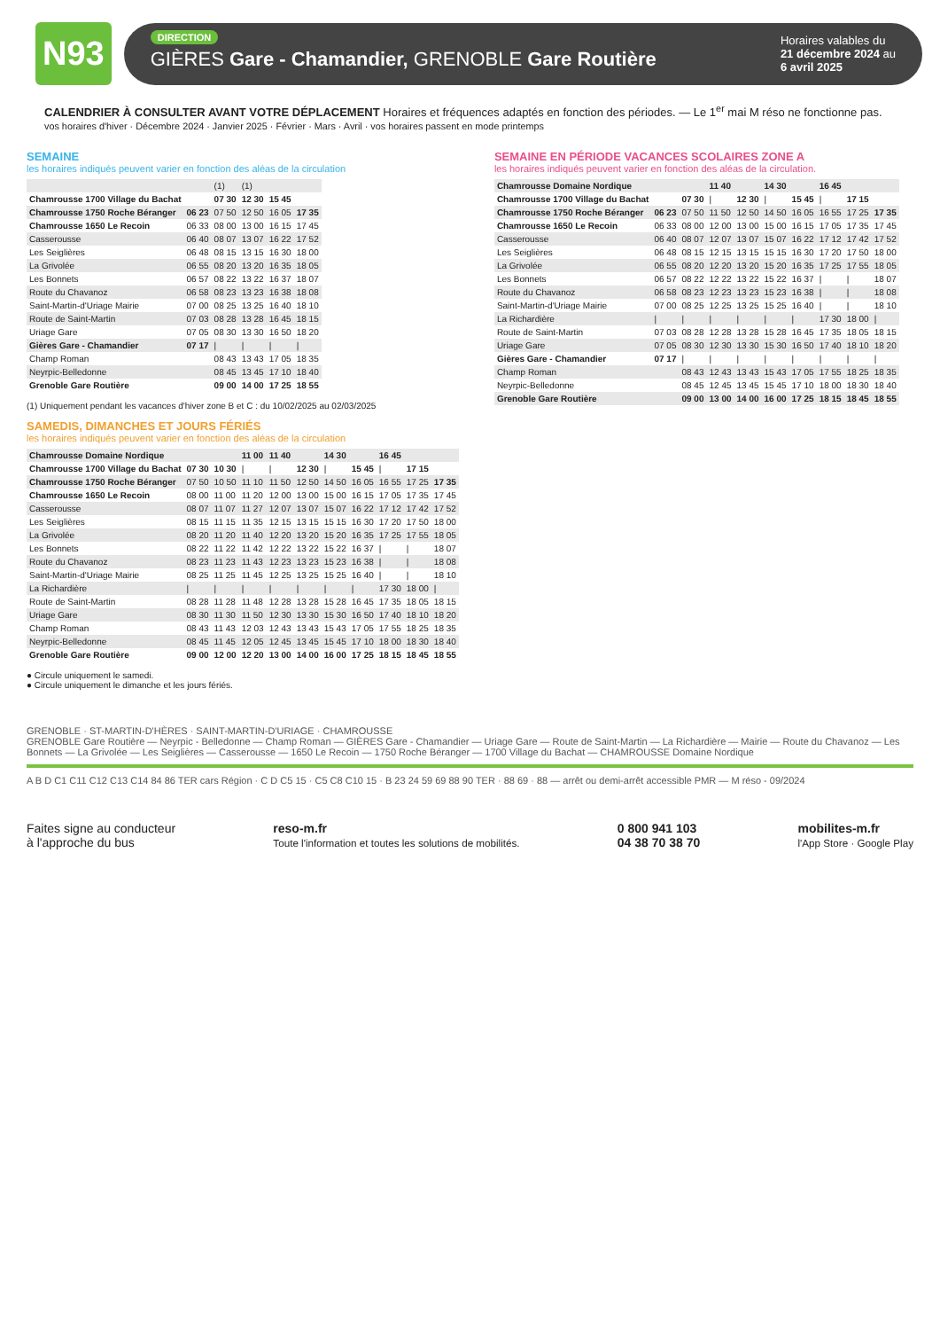N93
DIRECTION
GIÈRES Gare - Chamandier, GRENOBLE Gare Routière
Horaires valables du
21 décembre 2024 au
6 avril 2025
CALENDRIER À CONSULTER AVANT VOTRE DÉPLACEMENT Horaires et fréquences adaptés en fonction des périodes. — Le 1<sup>er</sup> mai M réso ne fonctionne pas.
vos horaires d'hiver · Décembre 2024 · Janvier 2025 · Février · Mars · Avril · vos horaires passent en mode printemps
SEMAINE
les horaires indiqués peuvent varier en fonction des aléas de la circulation
| | | (1) | (1) | | |
| Chamrousse 1700 Village du Bachat | | 07 30 | 12 30 | 15 45 | |
| Chamrousse 1750 Roche Béranger | 06 23 | 07 50 | 12 50 | 16 05 | 17 35 |
| Chamrousse 1650 Le Recoin | 06 33 | 08 00 | 13 00 | 16 15 | 17 45 |
| Casserousse | 06 40 | 08 07 | 13 07 | 16 22 | 17 52 |
| Les Seiglières | 06 48 | 08 15 | 13 15 | 16 30 | 18 00 |
| La Grivolée | 06 55 | 08 20 | 13 20 | 16 35 | 18 05 |
| Les Bonnets | 06 57 | 08 22 | 13 22 | 16 37 | 18 07 |
| Route du Chavanoz | 06 58 | 08 23 | 13 23 | 16 38 | 18 08 |
| Saint-Martin-d'Uriage Mairie | 07 00 | 08 25 | 13 25 | 16 40 | 18 10 |
| Route de Saint-Martin | 07 03 | 08 28 | 13 28 | 16 45 | 18 15 |
| Uriage Gare | 07 05 | 08 30 | 13 30 | 16 50 | 18 20 |
| Gières Gare - Chamandier | 07 17 | / | / | / | / |
| Champ Roman | | 08 43 | 13 43 | 17 05 | 18 35 |
| Neyrpic-Belledonne | | 08 45 | 13 45 | 17 10 | 18 40 |
| Grenoble Gare Routière | | 09 00 | 14 00 | 17 25 | 18 55 |
(1) Uniquement pendant les vacances d'hiver zone B et C : du 10/02/2025 au 02/03/2025
SAMEDIS, DIMANCHES ET JOURS FÉRIÉS
les horaires indiqués peuvent varier en fonction des aléas de la circulation
| Chamrousse Domaine Nordique | | | 11 00 | 11 40 | | 14 30 | | 16 45 | | |
| Chamrousse 1700 Village du Bachat | 07 30 | 10 30 | / | / | 12 30 | / | 15 45 | / | 17 15 | |
| Chamrousse 1750 Roche Béranger | 07 50 | 10 50 | 11 10 | 11 50 | 12 50 | 14 50 | 16 05 | 16 55 | 17 25 | 17 35 |
| Chamrousse 1650 Le Recoin | 08 00 | 11 00 | 11 20 | 12 00 | 13 00 | 15 00 | 16 15 | 17 05 | 17 35 | 17 45 |
| Casserousse | 08 07 | 11 07 | 11 27 | 12 07 | 13 07 | 15 07 | 16 22 | 17 12 | 17 42 | 17 52 |
| Les Seiglières | 08 15 | 11 15 | 11 35 | 12 15 | 13 15 | 15 15 | 16 30 | 17 20 | 17 50 | 18 00 |
| La Grivolée | 08 20 | 11 20 | 11 40 | 12 20 | 13 20 | 15 20 | 16 35 | 17 25 | 17 55 | 18 05 |
| Les Bonnets | 08 22 | 11 22 | 11 42 | 12 22 | 13 22 | 15 22 | 16 37 | / | / | 18 07 |
| Route du Chavanoz | 08 23 | 11 23 | 11 43 | 12 23 | 13 23 | 15 23 | 16 38 | / | / | 18 08 |
| Saint-Martin-d'Uriage Mairie | 08 25 | 11 25 | 11 45 | 12 25 | 13 25 | 15 25 | 16 40 | / | / | 18 10 |
| La Richardière | / | / | / | / | / | / | / | 17 30 | 18 00 | / |
| Route de Saint-Martin | 08 28 | 11 28 | 11 48 | 12 28 | 13 28 | 15 28 | 16 45 | 17 35 | 18 05 | 18 15 |
| Uriage Gare | 08 30 | 11 30 | 11 50 | 12 30 | 13 30 | 15 30 | 16 50 | 17 40 | 18 10 | 18 20 |
| Champ Roman | 08 43 | 11 43 | 12 03 | 12 43 | 13 43 | 15 43 | 17 05 | 17 55 | 18 25 | 18 35 |
| Neyrpic-Belledonne | 08 45 | 11 45 | 12 05 | 12 45 | 13 45 | 15 45 | 17 10 | 18 00 | 18 30 | 18 40 |
| Grenoble Gare Routière | 09 00 | 12 00 | 12 20 | 13 00 | 14 00 | 16 00 | 17 25 | 18 15 | 18 45 | 18 55 |
● Circule uniquement le samedi.
● Circule uniquement le dimanche et les jours fériés.
SEMAINE EN PÉRIODE VACANCES SCOLAIRES ZONE A
les horaires indiqués peuvent varier en fonction des aléas de la circulation.
| Chamrousse Domaine Nordique | | | 11 40 | | 14 30 | | 16 45 | | |
| Chamrousse 1700 Village du Bachat | | 07 30 | / | 12 30 | / | 15 45 | / | 17 15 | |
| Chamrousse 1750 Roche Béranger | 06 23 | 07 50 | 11 50 | 12 50 | 14 50 | 16 05 | 16 55 | 17 25 | 17 35 |
| Chamrousse 1650 Le Recoin | 06 33 | 08 00 | 12 00 | 13 00 | 15 00 | 16 15 | 17 05 | 17 35 | 17 45 |
| Casserousse | 06 40 | 08 07 | 12 07 | 13 07 | 15 07 | 16 22 | 17 12 | 17 42 | 17 52 |
| Les Seiglières | 06 48 | 08 15 | 12 15 | 13 15 | 15 15 | 16 30 | 17 20 | 17 50 | 18 00 |
| La Grivolée | 06 55 | 08 20 | 12 20 | 13 20 | 15 20 | 16 35 | 17 25 | 17 55 | 18 05 |
| Les Bonnets | 06 57 | 08 22 | 12 22 | 13 22 | 15 22 | 16 37 | / | / | 18 07 |
| Route du Chavanoz | 06 58 | 08 23 | 12 23 | 13 23 | 15 23 | 16 38 | / | / | 18 08 |
| Saint-Martin-d'Uriage Mairie | 07 00 | 08 25 | 12 25 | 13 25 | 15 25 | 16 40 | / | / | 18 10 |
| La Richardière | / | / | / | / | / | / | 17 30 | 18 00 | / |
| Route de Saint-Martin | 07 03 | 08 28 | 12 28 | 13 28 | 15 28 | 16 45 | 17 35 | 18 05 | 18 15 |
| Uriage Gare | 07 05 | 08 30 | 12 30 | 13 30 | 15 30 | 16 50 | 17 40 | 18 10 | 18 20 |
| Gières Gare - Chamandier | 07 17 | / | / | / | / | / | / | / | / |
| Champ Roman | | 08 43 | 12 43 | 13 43 | 15 43 | 17 05 | 17 55 | 18 25 | 18 35 |
| Neyrpic-Belledonne | | 08 45 | 12 45 | 13 45 | 15 45 | 17 10 | 18 00 | 18 30 | 18 40 |
| Grenoble Gare Routière | | 09 00 | 13 00 | 14 00 | 16 00 | 17 25 | 18 15 | 18 45 | 18 55 |
GRENOBLE · ST-MARTIN-D'HÈRES · SAINT-MARTIN-D'URIAGE · CHAMROUSSE
GRENOBLE Gare Routière — Neyrpic - Belledonne — Champ Roman — GIÈRES Gare - Chamandier — Uriage Gare — Route de Saint-Martin — La Richardière — Mairie — Route du Chavanoz — Les Bonnets — La Grivolée — Les Seiglières — Casserousse — 1650 Le Recoin — 1750 Roche Béranger — 1700 Village du Bachat — CHAMROUSSE Domaine Nordique
A B D C1 C11 C12 C13 C14 84 86 TER cars Région · C D C5 15 · C5 C8 C10 15 · B 23 24 59 69 88 90 TER · 88 69 · 88 — arrêt ou demi-arrêt accessible PMR — M réso - 09/2024
Faites signe au conducteur
à l'approche du bus
reso-m.fr
Toute l'information et toutes les solutions de mobilités.
0 800 941 103
04 38 70 38 70
mobilites-m.fr
l'App Store · Google Play